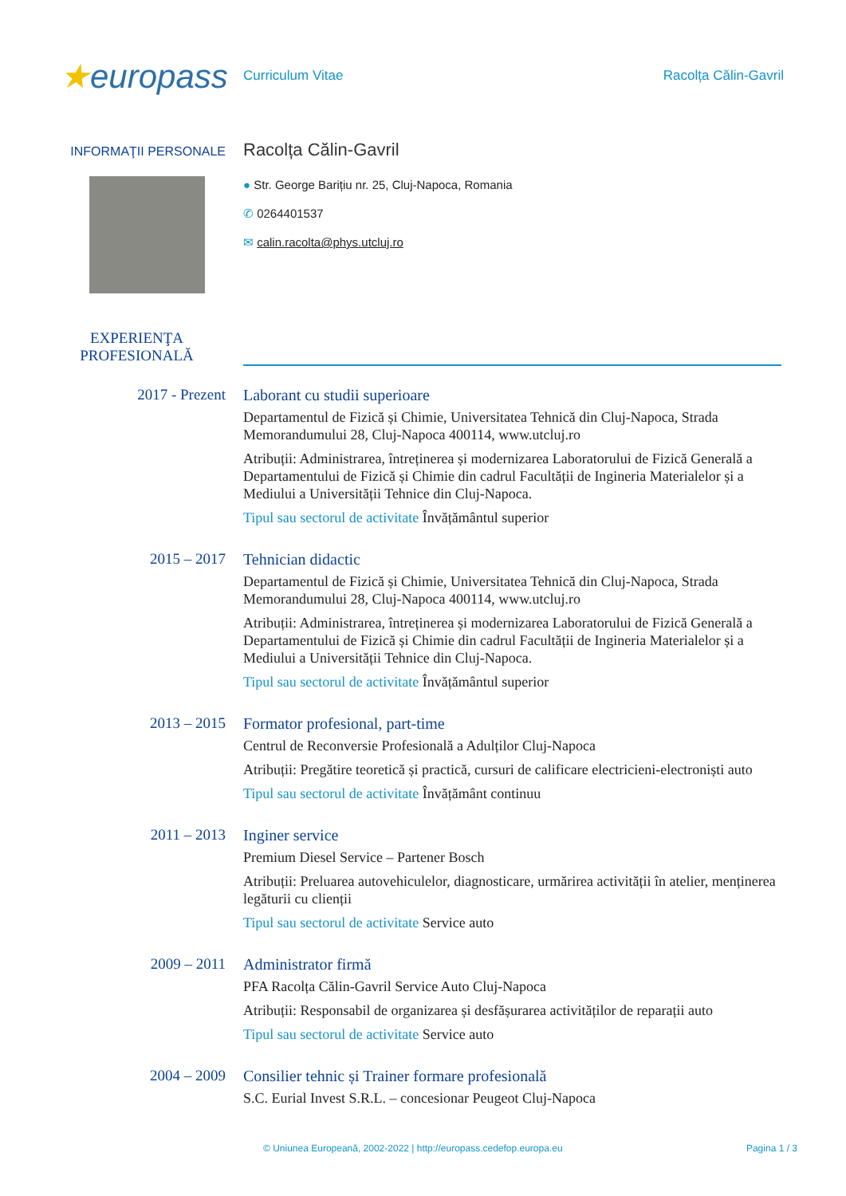★europass
Curriculum Vitae Racolța Călin-Gavril
INFORMAŢII PERSONALE
Racolța Călin-Gavril
● Str. George Barițiu nr. 25, Cluj-Napoca, Romania
✆ 0264401537
✉ calin.racolta@phys.utcluj.ro
EXPERIENŢA PROFESIONALĂ
2017 - Prezent
Laborant cu studii superioare
Departamentul de Fizică și Chimie, Universitatea Tehnică din Cluj-Napoca, Strada Memorandumului 28, Cluj-Napoca 400114, www.utcluj.ro
Atribuții: Administrarea, întreținerea și modernizarea Laboratorului de Fizică Generală a Departamentului de Fizică și Chimie din cadrul Facultății de Ingineria Materialelor și a Mediului a Universității Tehnice din Cluj-Napoca.
Tipul sau sectorul de activitate Învățământul superior
2015 – 2017
Tehnician didactic
Departamentul de Fizică și Chimie, Universitatea Tehnică din Cluj-Napoca, Strada Memorandumului 28, Cluj-Napoca 400114, www.utcluj.ro
Atribuții: Administrarea, întreținerea și modernizarea Laboratorului de Fizică Generală a Departamentului de Fizică și Chimie din cadrul Facultății de Ingineria Materialelor și a Mediului a Universității Tehnice din Cluj-Napoca.
Tipul sau sectorul de activitate Învățământul superior
2013 – 2015
Formator profesional, part-time
Centrul de Reconversie Profesională a Adulților Cluj-Napoca
Atribuții: Pregătire teoretică și practică, cursuri de calificare electricieni-electroniști auto
Tipul sau sectorul de activitate Învățământ continuu
2011 – 2013
Inginer service
Premium Diesel Service – Partener Bosch
Atribuții: Preluarea autovehiculelor, diagnosticare, urmărirea activității în atelier, menținerea legăturii cu clienții
Tipul sau sectorul de activitate Service auto
2009 – 2011
Administrator firmă
PFA Racolța Călin-Gavril Service Auto Cluj-Napoca
Atribuții: Responsabil de organizarea și desfășurarea activităților de reparații auto
Tipul sau sectorul de activitate Service auto
2004 – 2009
Consilier tehnic și Trainer formare profesională
S.C. Eurial Invest S.R.L. – concesionar Peugeot Cluj-Napoca
© Uniunea Europeană, 2002-2022 | http://europass.cedefop.europa.eu Pagina 1 / 3